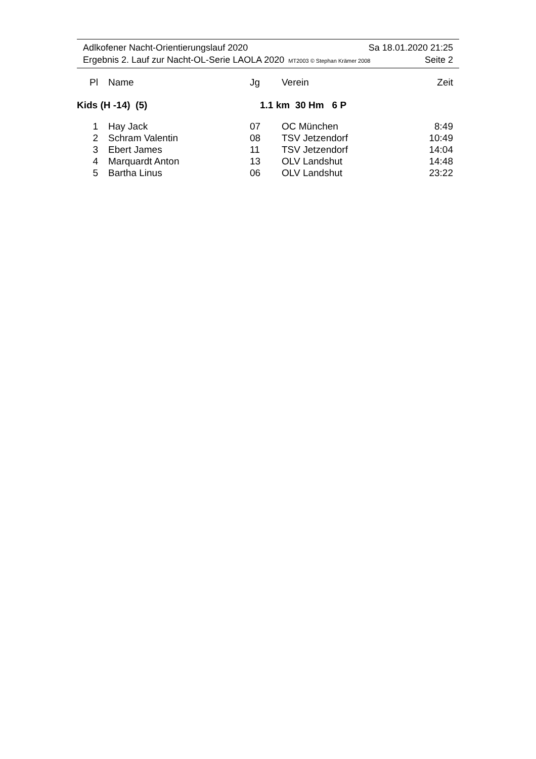Adlkofener Nacht-Orientierungslauf 2020 Sa 18.01.2020 21:25
Ergebnis 2. Lauf zur Nacht-OL-Serie LAOLA 2020 MT2003 © Stephan Krämer 2008 Seite 2
| Pl | | Name | Jg | | Verein | Zeit |
| --- | --- | --- | --- | --- | --- | --- |
| Kids (H -14) (5) | | | 1.1 km 30 Hm 6 P | | | |
| 1 | | Hay Jack | 07 | | OC München | 8:49 |
| 2 | | Schram Valentin | 08 | | TSV Jetzendorf | 10:49 |
| 3 | | Ebert James | 11 | | TSV Jetzendorf | 14:04 |
| 4 | | Marquardt Anton | 13 | | OLV Landshut | 14:48 |
| 5 | | Bartha Linus | 06 | | OLV Landshut | 23:22 |